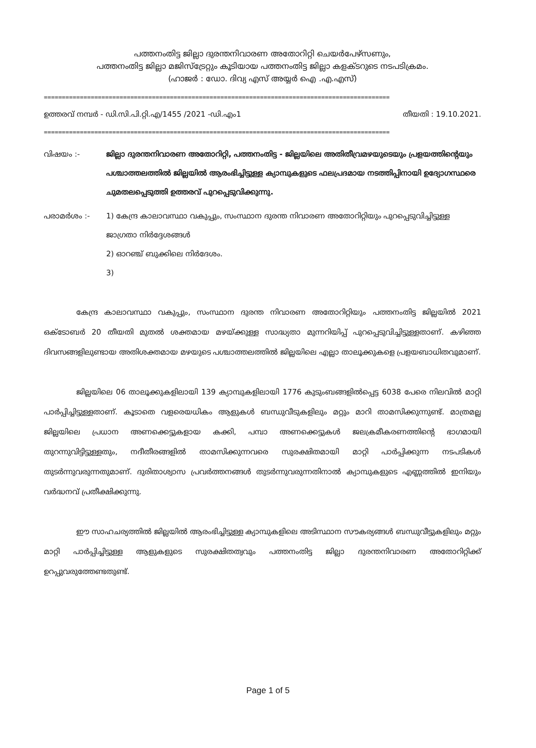പത്തനംതിട്ട ജില്ലാ ദുരന്തനിവാരണ അതോറിറ്റി ചെയർപേഴ്സണും,
പത്തനംതിട്ട ജില്ലാ മജിസ്ട്രേറ്റും കൂടിയായ പത്തനംതിട്ട ജില്ലാ കളക്ടറുടെ നടപടിക്രമം.
(ഹാജർ : ഡോ. ദിവ്യ എസ് അയ്യർ ഐ .എ.എസ്)
================================================================================================
ഉത്തരവ് നമ്പർ - ഡി.സി.പി.റ്റി.എ/1455 /2021 -ഡി.എം1 തീയതി : 19.10.2021.
================================================================================================
വിഷയം :- ജില്ലാ ദുരന്തനിവാരണ അതോറിറ്റി, പത്തനംതിട്ട - ജില്ലയിലെ അതിതീവ്രമഴയുടെയും പ്രളയത്തിന്റെയും പശ്ചാത്തലത്തിൽ ജില്ലയിൽ ആരംഭിച്ചിട്ടുള്ള ക്യാമ്പുകളുടെ ഫലപ്രദമായ നടത്തിപ്പിനായി ഉദ്യോഗസ്ഥരെ ചുമതലപ്പെടുത്തി ഉത്തരവ് പുറപ്പെടുവിക്കുന്നു.
പരാമർശം :- 1) കേന്ദ്ര കാലാവസ്ഥാ വകുപ്പും, സംസ്ഥാന ദുരന്ത നിവാരണ അതോറിറ്റിയും പുറപ്പെടുവിച്ചിട്ടുള്ള ജാഗ്രതാ നിർദ്ദേശങ്ങൾ
2) ഓറഞ്ച് ബുക്കിലെ നിർദേശം.
3)
കേന്ദ്ര കാലാവസ്ഥാ വകുപ്പും, സംസ്ഥാന ദുരന്ത നിവാരണ അതോറിറ്റിയും പത്തനംതിട്ട ജില്ലയിൽ 2021 ഒക്ടോബർ 20 തീയതി മുതൽ ശക്തമായ മഴയ്ക്കുള്ള സാദ്ധ്യതാ മുന്നറിയിപ്പ് പുറപ്പെടുവിച്ചിട്ടുള്ളതാണ്. കഴിഞ്ഞ ദിവസങ്ങളിലുണ്ടായ അതിശക്തമായ മഴയുടെ പശ്ചാത്തലത്തിൽ ജില്ലയിലെ എല്ലാ താലൂക്കുകളെ പ്രളയബാധിതവുമാണ്.
ജില്ലയിലെ 06 താലൂക്കുകളിലായി 139 ക്യാമ്പുകളിലായി 1776 കുടുംബങ്ങളിൽപ്പെട്ട 6038 പേരെ നിലവിൽ മാറ്റി പാർപ്പിച്ചിട്ടുള്ളതാണ്. കൂടാതെ വളരെയധികം ആളുകൾ ബന്ധുവീടുകളിലും മറ്റും മാറി താമസിക്കുന്നുണ്ട്. മാത്രമല്ല ജില്ലയിലെ പ്രധാന അണക്കെട്ടുകളായ കക്കി, പമ്പാ അണക്കെട്ടുകൾ ജലക്രമീകരണത്തിന്റെ ഭാഗമായി തുറന്നുവിട്ടിട്ടുള്ളതും, നദീതീരങ്ങളിൽ താമസിക്കുന്നവരെ സുരക്ഷിതമായി മാറ്റി പാർപ്പിക്കുന്ന നടപടികൾ തുടർന്നുവരുന്നതുമാണ്. ദുരിതാശ്വാസ പ്രവർത്തനങ്ങൾ തുടർന്നുവരുന്നതിനാൽ ക്യാമ്പുകളുടെ എണ്ണത്തിൽ ഇനിയും വർദ്ധനവ് പ്രതീക്ഷിക്കുന്നു.
ഈ സാഹചര്യത്തിൽ ജില്ലയിൽ ആരംഭിച്ചിട്ടുള്ള ക്യാമ്പുകളിലെ അടിസ്ഥാന സൗകര്യങ്ങൾ ബന്ധുവീട്ടുകളിലും മറ്റും മാറ്റി പാർപ്പിച്ചിട്ടുള്ള ആളുകളുടെ സുരക്ഷിതത്വവും പത്തനംതിട്ട ജില്ലാ ദുരന്തനിവാരണ അതോറിറ്റിക്ക് ഉറപ്പുവരുത്തേണ്ടതുണ്ട്.
Page 1 of 5